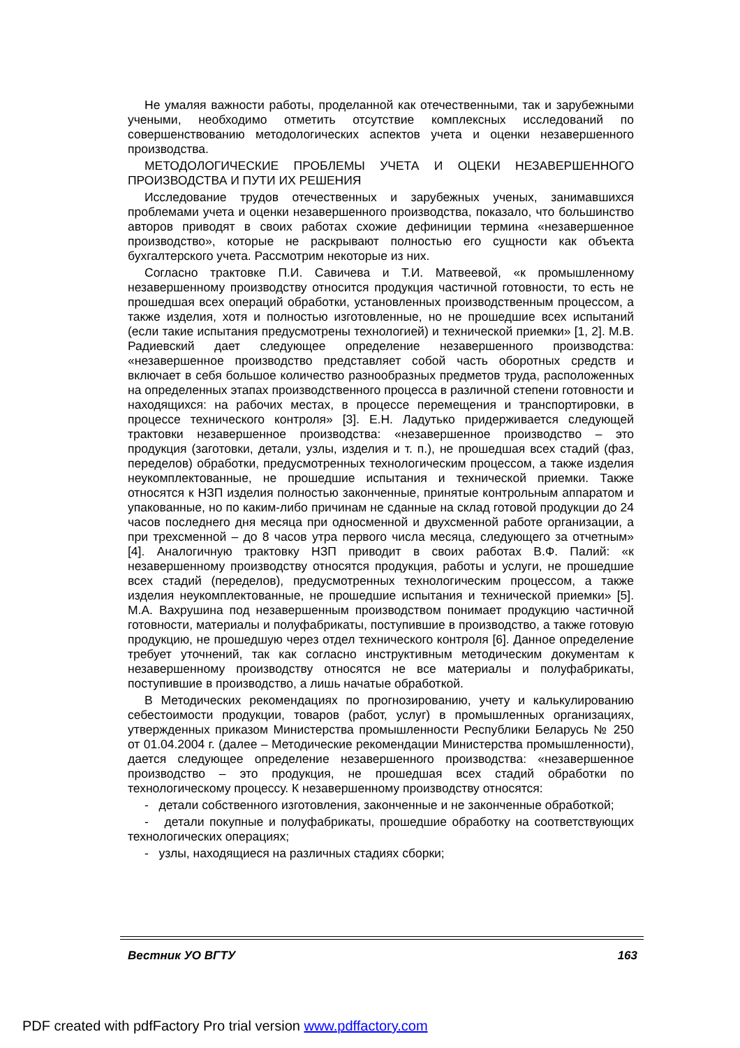Не умаляя важности работы, проделанной как отечественными, так и зарубежными учеными, необходимо отметить отсутствие комплексных исследований по совершенствованию методологических аспектов учета и оценки незавершенного производства.
МЕТОДОЛОГИЧЕСКИЕ ПРОБЛЕМЫ УЧЕТА И ОЦЕКИ НЕЗАВЕРШЕННОГО ПРОИЗВОДСТВА И ПУТИ ИХ РЕШЕНИЯ
Исследование трудов отечественных и зарубежных ученых, занимавшихся проблемами учета и оценки незавершенного производства, показало, что большинство авторов приводят в своих работах схожие дефиниции термина «незавершенное производство», которые не раскрывают полностью его сущности как объекта бухгалтерского учета. Рассмотрим некоторые из них.
Согласно трактовке П.И. Савичева и Т.И. Матвеевой, «к промышленному незавершенному производству относится продукция частичной готовности, то есть не прошедшая всех операций обработки, установленных производственным процессом, а также изделия, хотя и полностью изготовленные, но не прошедшие всех испытаний (если такие испытания предусмотрены технологией) и технической приемки» [1, 2]. М.В. Радиевский дает следующее определение незавершенного производства: «незавершенное производство представляет собой часть оборотных средств и включает в себя большое количество разнообразных предметов труда, расположенных на определенных этапах производственного процесса в различной степени готовности и находящихся: на рабочих местах, в процессе перемещения и транспортировки, в процессе технического контроля» [3]. Е.Н. Ладутько придерживается следующей трактовки незавершенное производства: «незавершенное производство – это продукция (заготовки, детали, узлы, изделия и т. п.), не прошедшая всех стадий (фаз, переделов) обработки, предусмотренных технологическим процессом, а также изделия неукомплектованные, не прошедшие испытания и технической приемки. Также относятся к НЗП изделия полностью законченные, принятые контрольным аппаратом и упакованные, но по каким-либо причинам не сданные на склад готовой продукции до 24 часов последнего дня месяца при односменной и двухсменной работе организации, а при трехсменной – до 8 часов утра первого числа месяца, следующего за отчетным» [4]. Аналогичную трактовку НЗП приводит в своих работах В.Ф. Палий: «к незавершенному производству относятся продукция, работы и услуги, не прошедшие всех стадий (переделов), предусмотренных технологическим процессом, а также изделия неукомплектованные, не прошедшие испытания и технической приемки» [5]. М.А. Вахрушина под незавершенным производством понимает продукцию частичной готовности, материалы и полуфабрикаты, поступившие в производство, а также готовую продукцию, не прошедшую через отдел технического контроля [6]. Данное определение требует уточнений, так как согласно инструктивным методическим документам к незавершенному производству относятся не все материалы и полуфабрикаты, поступившие в производство, а лишь начатые обработкой.
В Методических рекомендациях по прогнозированию, учету и калькулированию себестоимости продукции, товаров (работ, услуг) в промышленных организациях, утвержденных приказом Министерства промышленности Республики Беларусь № 250 от 01.04.2004 г. (далее – Методические рекомендации Министерства промышленности), дается следующее определение незавершенного производства: «незавершенное производство – это продукция, не прошедшая всех стадий обработки по технологическому процессу. К незавершенному производству относятся:
- детали собственного изготовления, законченные и не законченные обработкой;
- детали покупные и полуфабрикаты, прошедшие обработку на соответствующих технологических операциях;
- узлы, находящиеся на различных стадиях сборки;
Вестник УО ВГТУ 163
PDF created with pdfFactory Pro trial version www.pdffactory.com